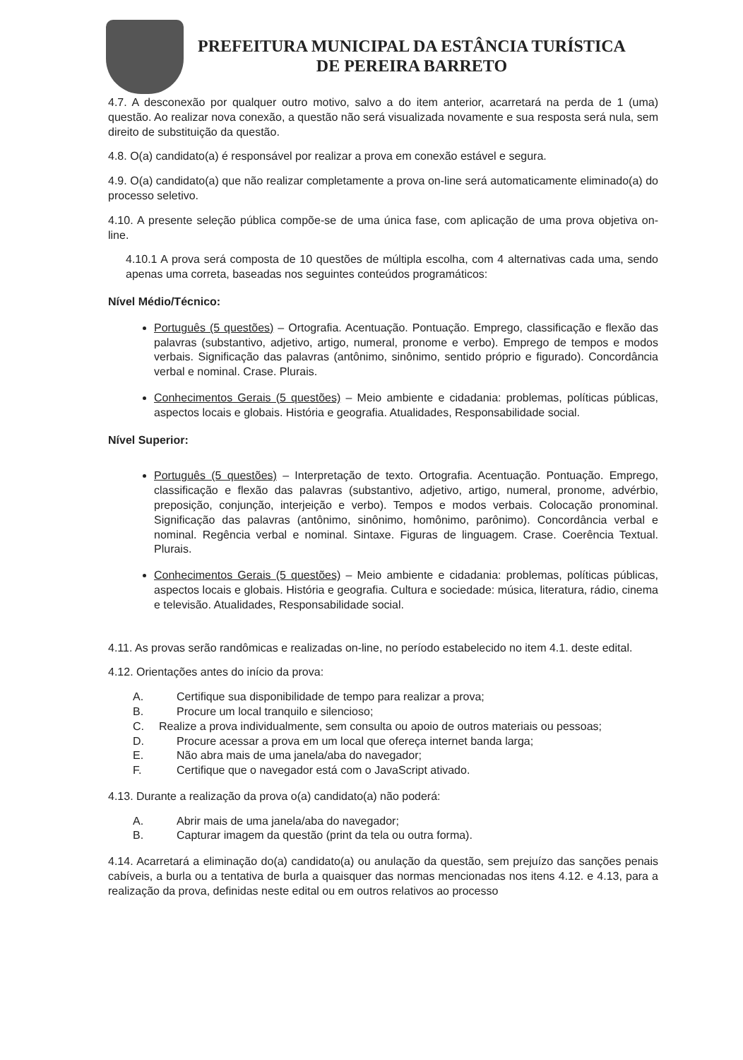PREFEITURA MUNICIPAL DA ESTÂNCIA TURÍSTICA
DE PEREIRA BARRETO
4.7. A desconexão por qualquer outro motivo, salvo a do item anterior, acarretará na perda de 1 (uma) questão. Ao realizar nova conexão, a questão não será visualizada novamente e sua resposta será nula, sem direito de substituição da questão.
4.8. O(a) candidato(a) é responsável por realizar a prova em conexão estável e segura.
4.9. O(a) candidato(a) que não realizar completamente a prova on-line será automaticamente eliminado(a) do processo seletivo.
4.10. A presente seleção pública compõe-se de uma única fase, com aplicação de uma prova objetiva on-line.
4.10.1 A prova será composta de 10 questões de múltipla escolha, com 4 alternativas cada uma, sendo apenas uma correta, baseadas nos seguintes conteúdos programáticos:
Nível Médio/Técnico:
Português (5 questões) – Ortografia. Acentuação. Pontuação. Emprego, classificação e flexão das palavras (substantivo, adjetivo, artigo, numeral, pronome e verbo). Emprego de tempos e modos verbais. Significação das palavras (antônimo, sinônimo, sentido próprio e figurado). Concordância verbal e nominal. Crase. Plurais.
Conhecimentos Gerais (5 questões) – Meio ambiente e cidadania: problemas, políticas públicas, aspectos locais e globais. História e geografia. Atualidades, Responsabilidade social.
Nível Superior:
Português (5 questões) – Interpretação de texto. Ortografia. Acentuação. Pontuação. Emprego, classificação e flexão das palavras (substantivo, adjetivo, artigo, numeral, pronome, advérbio, preposição, conjunção, interjeição e verbo). Tempos e modos verbais. Colocação pronominal. Significação das palavras (antônimo, sinônimo, homônimo, parônimo). Concordância verbal e nominal. Regência verbal e nominal. Sintaxe. Figuras de linguagem. Crase. Coerência Textual. Plurais.
Conhecimentos Gerais (5 questões) – Meio ambiente e cidadania: problemas, políticas públicas, aspectos locais e globais. História e geografia. Cultura e sociedade: música, literatura, rádio, cinema e televisão. Atualidades, Responsabilidade social.
4.11. As provas serão randômicas e realizadas on-line, no período estabelecido no item 4.1. deste edital.
4.12. Orientações antes do início da prova:
A. Certifique sua disponibilidade de tempo para realizar a prova;
B. Procure um local tranquilo e silencioso;
C. Realize a prova individualmente, sem consulta ou apoio de outros materiais ou pessoas;
D. Procure acessar a prova em um local que ofereça internet banda larga;
E. Não abra mais de uma janela/aba do navegador;
F. Certifique que o navegador está com o JavaScript ativado.
4.13. Durante a realização da prova o(a) candidato(a) não poderá:
A. Abrir mais de uma janela/aba do navegador;
B. Capturar imagem da questão (print da tela ou outra forma).
4.14. Acarretará a eliminação do(a) candidato(a) ou anulação da questão, sem prejuízo das sanções penais cabíveis, a burla ou a tentativa de burla a quaisquer das normas mencionadas nos itens 4.12. e 4.13, para a realização da prova, definidas neste edital ou em outros relativos ao processo